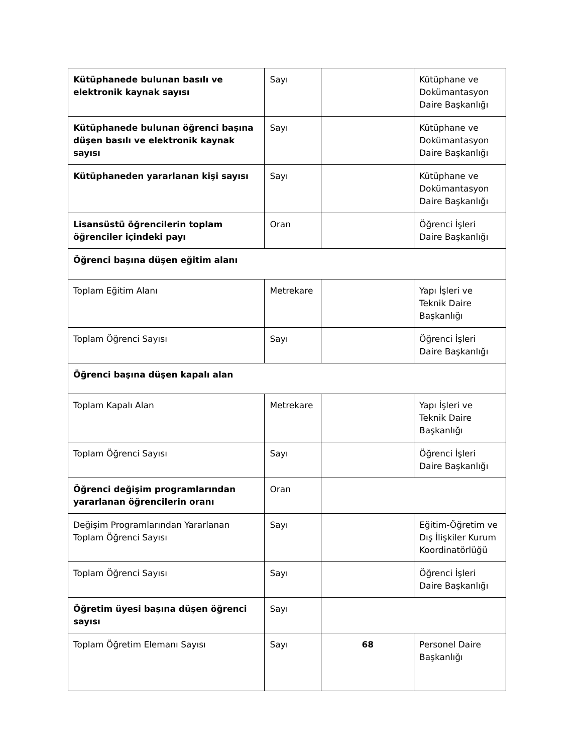| Kütüphanede bulunan basılı ve elektronik kaynak sayısı | Sayı | | Kütüphane ve Dokümantasyon Daire Başkanlığı |
| Kütüphanede bulunan öğrenci başına düşen basılı ve elektronik kaynak sayısı | Sayı | | Kütüphane ve Dokümantasyon Daire Başkanlığı |
| Kütüphaneden yararlanan kişi sayısı | Sayı | | Kütüphane ve Dokümantasyon Daire Başkanlığı |
| Lisansüstü öğrencilerin toplam öğrenciler içindeki payı | Oran | | Öğrenci İşleri Daire Başkanlığı |
| Öğrenci başına düşen eğitim alanı | | | |
| Toplam Eğitim Alanı | Metrekare | | Yapı İşleri ve Teknik Daire Başkanlığı |
| Toplam Öğrenci Sayısı | Sayı | | Öğrenci İşleri Daire Başkanlığı |
| Öğrenci başına düşen kapalı alan | | | |
| Toplam Kapalı Alan | Metrekare | | Yapı İşleri ve Teknik Daire Başkanlığı |
| Toplam Öğrenci Sayısı | Sayı | | Öğrenci İşleri Daire Başkanlığı |
| Öğrenci değişim programlarından yararlanan öğrencilerin oranı | Oran | | |
| Değişim Programlarından Yararlanan Toplam Öğrenci Sayısı | Sayı | | Eğitim-Öğretim ve Dış İlişkiler Kurum Koordinatörlüğü |
| Toplam Öğrenci Sayısı | Sayı | | Öğrenci İşleri Daire Başkanlığı |
| Öğretim üyesi başına düşen öğrenci sayısı | Sayı | | |
| Toplam Öğretim Elemanı Sayısı | Sayı | 68 | Personel Daire Başkanlığı |